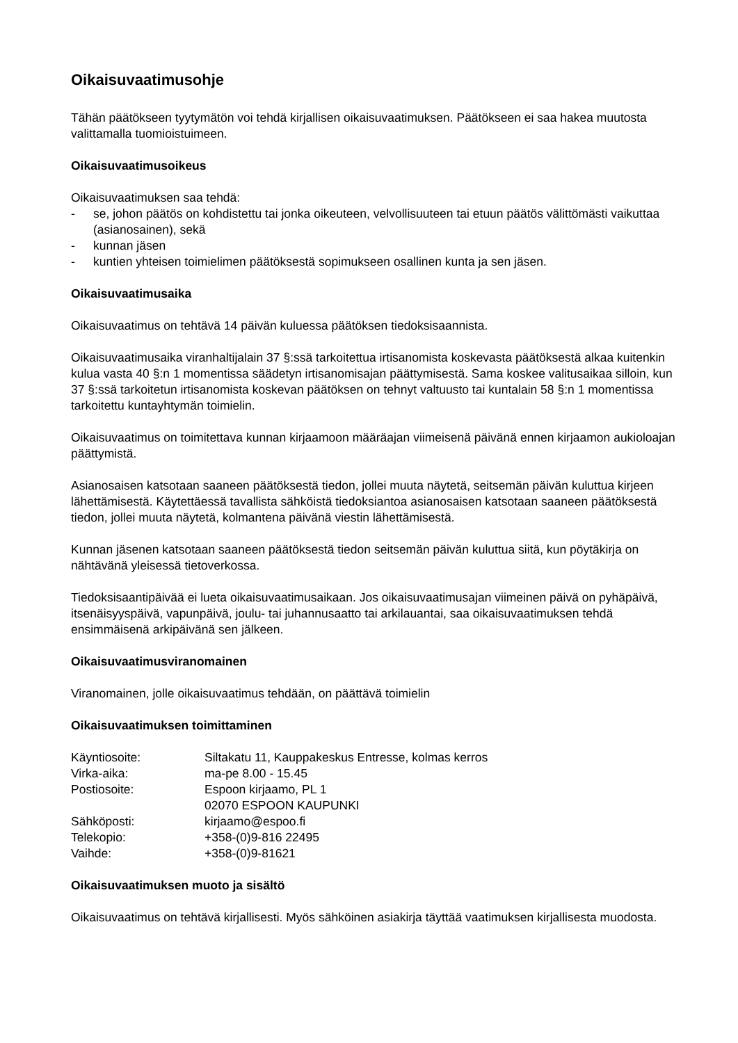Oikaisuvaatimusohje
Tähän päätökseen tyytymätön voi tehdä kirjallisen oikaisuvaatimuksen. Päätökseen ei saa hakea muutosta valittamalla tuomioistuimeen.
Oikaisuvaatimusoikeus
Oikaisuvaatimuksen saa tehdä:
- se, johon päätös on kohdistettu tai jonka oikeuteen, velvollisuuteen tai etuun päätös välittömästi vaikuttaa (asianosainen), sekä
- kunnan jäsen
- kuntien yhteisen toimielimen päätöksestä sopimukseen osallinen kunta ja sen jäsen.
Oikaisuvaatimusaika
Oikaisuvaatimus on tehtävä 14 päivän kuluessa päätöksen tiedoksisaannista.
Oikaisuvaatimusaika viranhaltijalain 37 §:ssä tarkoitettua irtisanomista koskevasta päätöksestä alkaa kuitenkin kulua vasta 40 §:n 1 momentissa säädetyn irtisanomisajan päättymisestä. Sama koskee valitusaikaa silloin, kun 37 §:ssä tarkoitetun irtisanomista koskevan päätöksen on tehnyt valtuusto tai kuntalain 58 §:n 1 momentissa tarkoitettu kuntayhtymän toimielin.
Oikaisuvaatimus on toimitettava kunnan kirjaamoon määräajan viimeisenä päivänä ennen kirjaamon aukioloajan päättymistä.
Asianosaisen katsotaan saaneen päätöksestä tiedon, jollei muuta näytetä, seitsemän päivän kuluttua kirjeen lähettämisestä. Käytettäessä tavallista sähköistä tiedoksiantoa asianosaisen katsotaan saaneen päätöksestä tiedon, jollei muuta näytetä, kolmantena päivänä viestin lähettämisestä.
Kunnan jäsenen katsotaan saaneen päätöksestä tiedon seitsemän päivän kuluttua siitä, kun pöytäkirja on nähtävänä yleisessä tietoverkossa.
Tiedoksisaantipäivää ei lueta oikaisuvaatimusaikaan. Jos oikaisuvaatimusajan viimeinen päivä on pyhäpäivä, itsenäisyyspäivä, vapunpäivä, joulu- tai juhannusaatto tai arkilauantai, saa oikaisuvaatimuksen tehdä ensimmäisenä arkipäivänä sen jälkeen.
Oikaisuvaatimusviranomainen
Viranomainen, jolle oikaisuvaatimus tehdään, on päättävä toimielin
Oikaisuvaatimuksen toimittaminen
| Käyntiosoite: | Siltakatu 11, Kauppakeskus Entresse, kolmas kerros |
| Virka-aika: | ma-pe 8.00 - 15.45 |
| Postiosoite: | Espoon kirjaamo, PL 1 02070 ESPOON KAUPUNKI |
| Sähköposti: | kirjaamo@espoo.fi |
| Telekopio: | +358-(0)9-816 22495 |
| Vaihde: | +358-(0)9-81621 |
Oikaisuvaatimuksen muoto ja sisältö
Oikaisuvaatimus on tehtävä kirjallisesti. Myös sähköinen asiakirja täyttää vaatimuksen kirjallisesta muodosta.